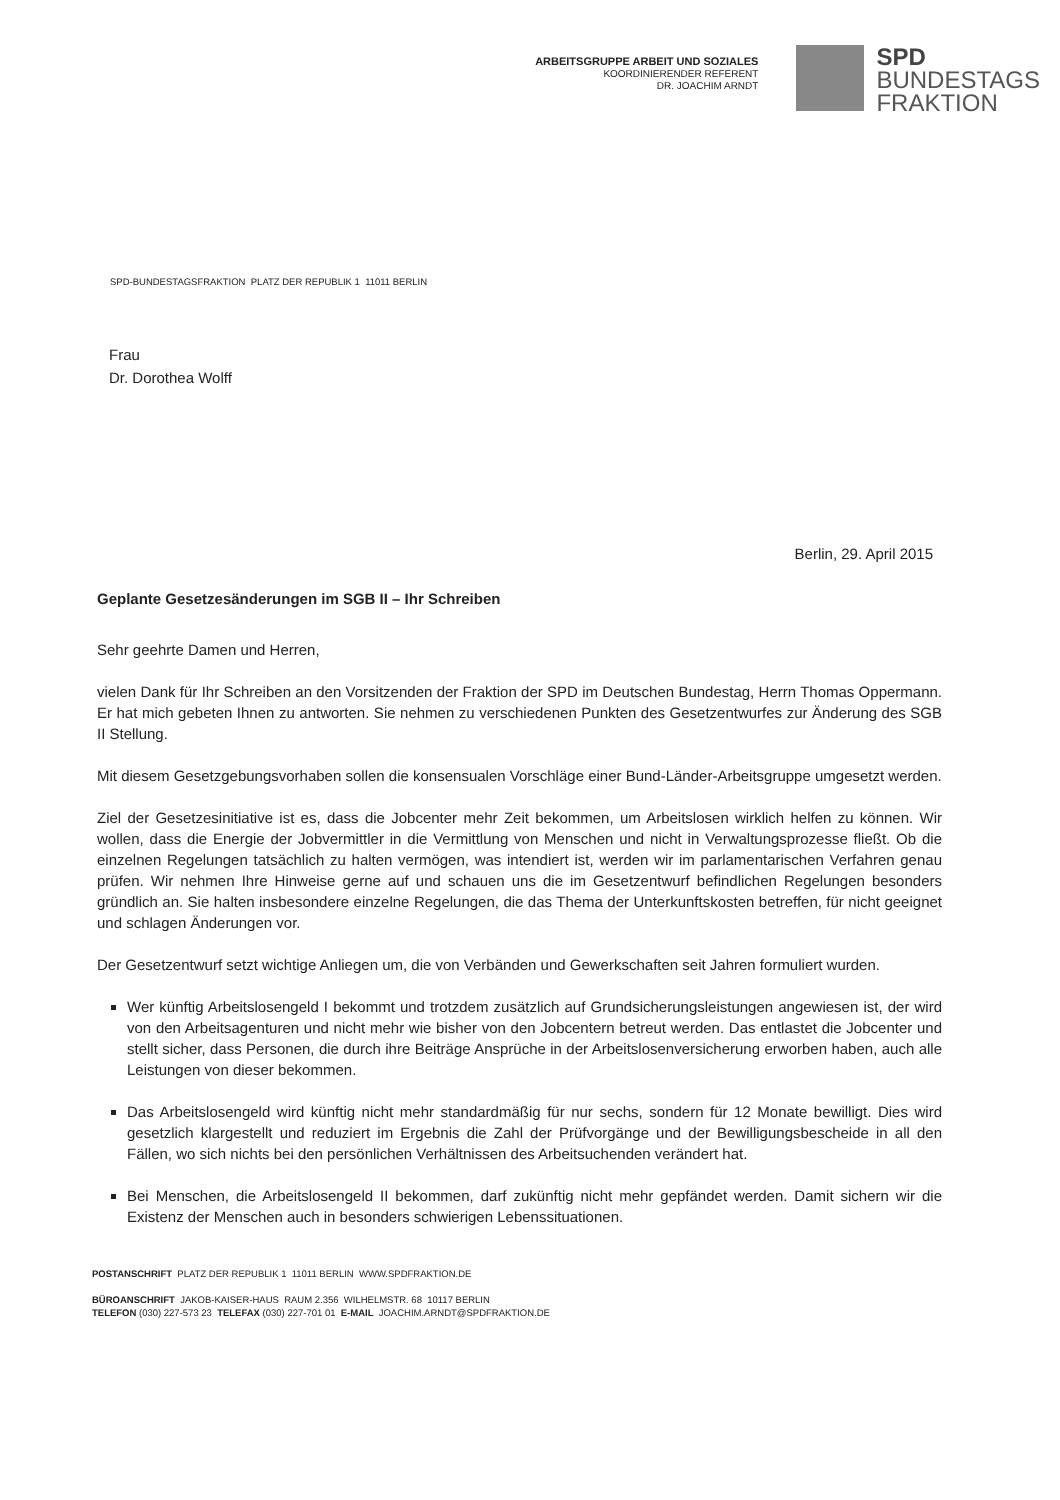ARBEITSGRUPPE ARBEIT UND SOZIALES
KOORDINIERENDER REFERENT
DR. JOACHIM ARNDT
SPD
BUNDESTAGS
FRAKTION
SPD-BUNDESTAGSFRAKTION PLATZ DER REPUBLIK 1 11011 BERLIN
Frau
Dr. Dorothea Wolff
Berlin, 29. April 2015
Geplante Gesetzesänderungen im SGB II – Ihr Schreiben
Sehr geehrte Damen und Herren,
vielen Dank für Ihr Schreiben an den Vorsitzenden der Fraktion der SPD im Deutschen Bundestag, Herrn Thomas Oppermann. Er hat mich gebeten Ihnen zu antworten. Sie nehmen zu verschiedenen Punkten des Gesetzentwurfes zur Änderung des SGB II Stellung.
Mit diesem Gesetzgebungsvorhaben sollen die konsensualen Vorschläge einer Bund-Länder-Arbeitsgruppe umgesetzt werden.
Ziel der Gesetzesinitiative ist es, dass die Jobcenter mehr Zeit bekommen, um Arbeitslosen wirklich helfen zu können. Wir wollen, dass die Energie der Jobvermittler in die Vermittlung von Menschen und nicht in Verwaltungsprozesse fließt. Ob die einzelnen Regelungen tatsächlich zu halten vermögen, was intendiert ist, werden wir im parlamentarischen Verfahren genau prüfen. Wir nehmen Ihre Hinweise gerne auf und schauen uns die im Gesetzentwurf befindlichen Regelungen besonders gründlich an. Sie halten insbesondere einzelne Regelungen, die das Thema der Unterkunftskosten betreffen, für nicht geeignet und schlagen Änderungen vor.
Der Gesetzentwurf setzt wichtige Anliegen um, die von Verbänden und Gewerkschaften seit Jahren formuliert wurden.
Wer künftig Arbeitslosengeld I bekommt und trotzdem zusätzlich auf Grundsicherungsleistungen angewiesen ist, der wird von den Arbeitsagenturen und nicht mehr wie bisher von den Jobcentern betreut werden. Das entlastet die Jobcenter und stellt sicher, dass Personen, die durch ihre Beiträge Ansprüche in der Arbeitslosenversicherung erworben haben, auch alle Leistungen von dieser bekommen.
Das Arbeitslosengeld wird künftig nicht mehr standardmäßig für nur sechs, sondern für 12 Monate bewilligt. Dies wird gesetzlich klargestellt und reduziert im Ergebnis die Zahl der Prüfvorgänge und der Bewilligungsbescheide in all den Fällen, wo sich nichts bei den persönlichen Verhältnissen des Arbeitsuchenden verändert hat.
Bei Menschen, die Arbeitslosengeld II bekommen, darf zukünftig nicht mehr gepfändet werden. Damit sichern wir die Existenz der Menschen auch in besonders schwierigen Lebenssituationen.
POSTANSCHRIFT PLATZ DER REPUBLIK 1 11011 BERLIN WWW.SPDFRAKTION.DE
BÜROANSCHRIFT JAKOB-KAISER-HAUS RAUM 2.356 WILHELMSTR. 68 10117 BERLIN
TELEFON (030) 227-573 23 TELEFAX (030) 227-701 01 E-MAIL JOACHIM.ARNDT@SPDFRAKTION.DE